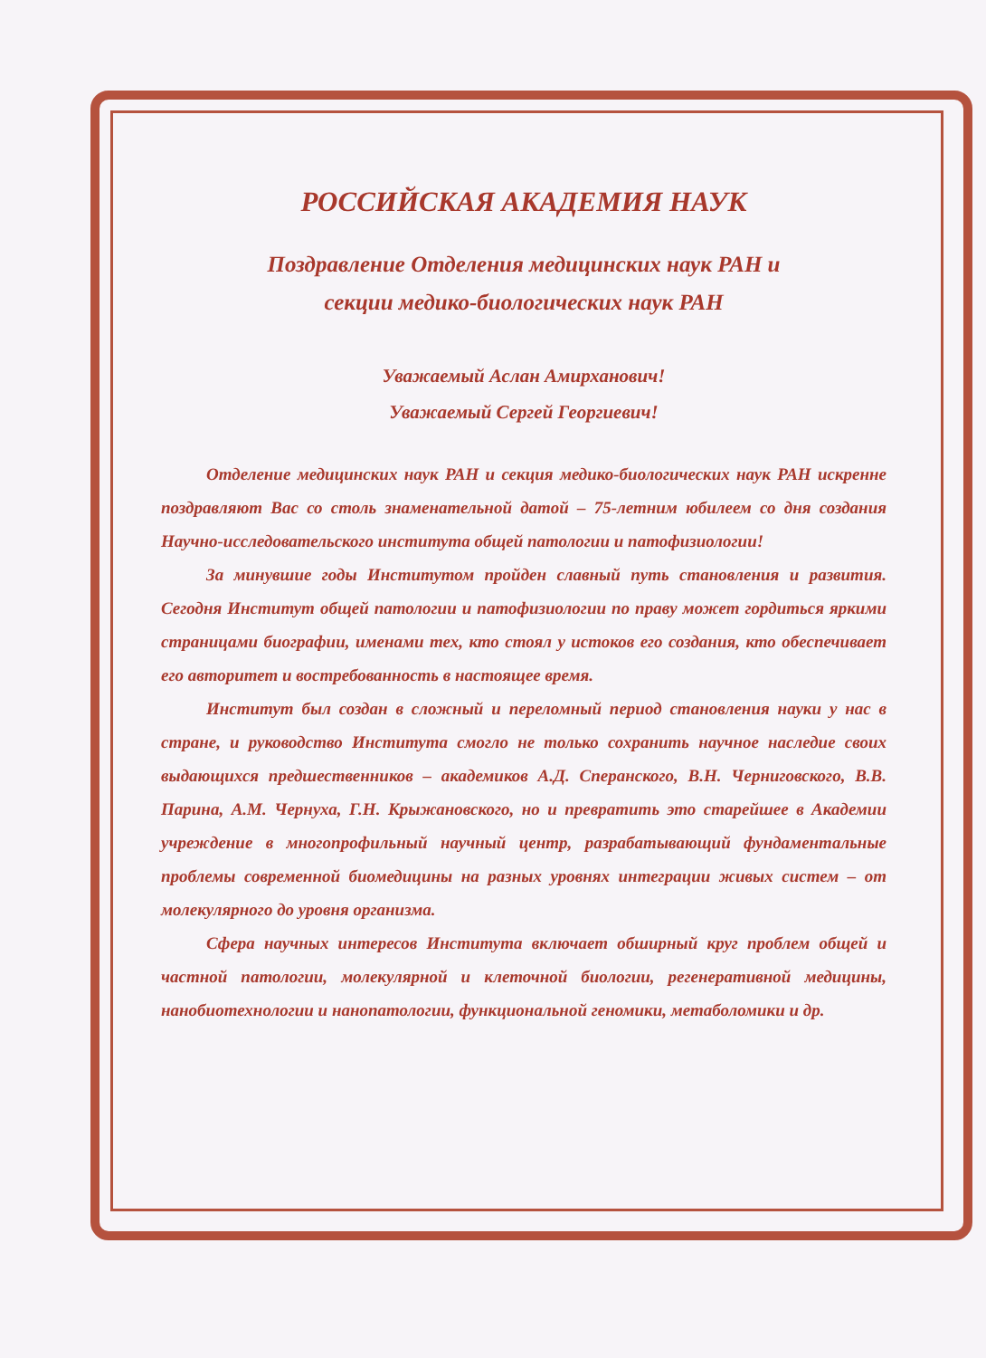РОССИЙСКАЯ АКАДЕМИЯ НАУК
Поздравление Отделения медицинских наук РАН и
секции медико-биологических наук РАН
Уважаемый Аслан Амирханович!
Уважаемый Сергей Георгиевич!
Отделение медицинских наук РАН и секция медико-биологических наук РАН искренне поздравляют Вас со столь знаменательной датой – 75-летним юбилеем со дня создания Научно-исследовательского института общей патологии и патофизиологии!
За минувшие годы Институтом пройден славный путь становления и развития. Сегодня Институт общей патологии и патофизиологии по праву может гордиться яркими страницами биографии, именами тех, кто стоял у истоков его создания, кто обеспечивает его авторитет и востребованность в настоящее время.
Институт был создан в сложный и переломный период становления науки у нас в стране, и руководство Института смогло не только сохранить научное наследие своих выдающихся предшественников – академиков А.Д. Сперанского, В.Н. Черниговского, В.В. Парина, А.М. Чернуха, Г.Н. Крыжановского, но и превратить это старейшее в Академии учреждение в многопрофильный научный центр, разрабатывающий фундаментальные проблемы современной биомедицины на разных уровнях интеграции живых систем – от молекулярного до уровня организма.
Сфера научных интересов Института включает обширный круг проблем общей и частной патологии, молекулярной и клеточной биологии, регенеративной медицины, нанобиотехнологии и нанопатологии, функциональной геномики, метаболомики и др.